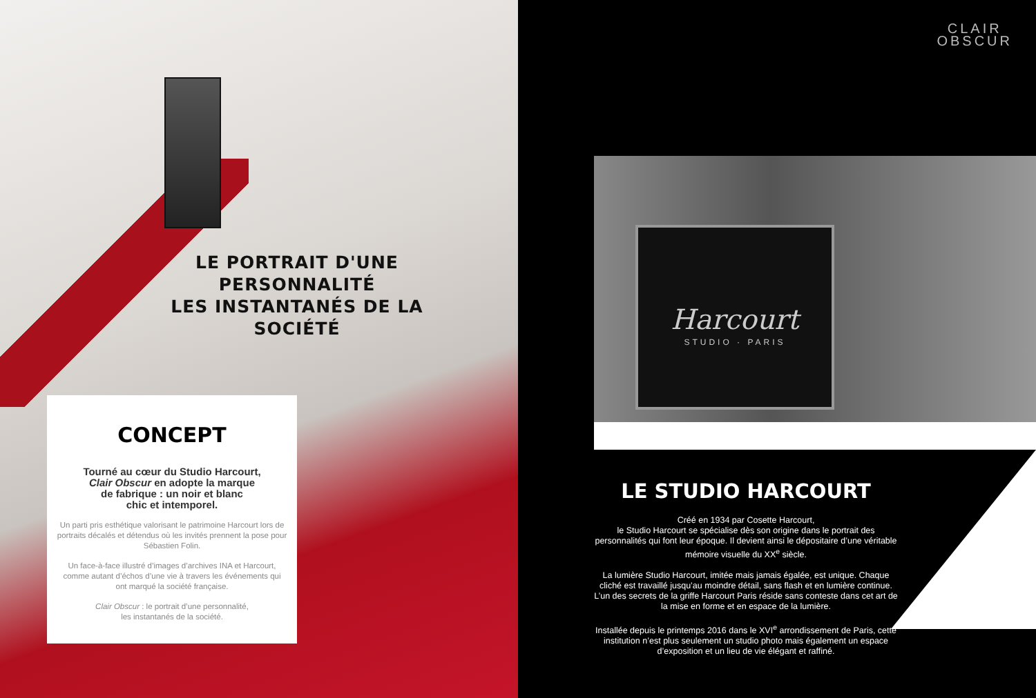LE PORTRAIT D'UNE PERSONNALITÉ
LES INSTANTANÉS DE LA SOCIÉTÉ
CONCEPT
Tourné au cœur du Studio Harcourt,
Clair Obscur en adopte la marque
de fabrique : un noir et blanc
chic et intemporel.
Un parti pris esthétique valorisant le patrimoine Harcourt lors de portraits décalés et détendus où les invités prennent la pose pour Sébastien Folin.
Un face-à-face illustré d’images d’archives INA et Harcourt, comme autant d’échos d’une vie à travers les événements qui ont marqué la société française.
Clair Obscur : le portrait d’une personnalité,
les instantanés de la société.
CLAIR
OBSCUR
Harcourt
STUDIO · PARIS
LE STUDIO HARCOURT
Créé en 1934 par Cosette Harcourt,
le Studio Harcourt se spécialise dès son origine dans le portrait des personnalités qui font leur époque. Il devient ainsi le dépositaire d’une véritable mémoire visuelle du XX<sup>e</sup> siècle.
La lumière Studio Harcourt, imitée mais jamais égalée, est unique. Chaque cliché est travaillé jusqu’au moindre détail, sans flash et en lumière continue. L’un des secrets de la griffe Harcourt Paris réside sans conteste dans cet art de la mise en forme et en espace de la lumière.
Installée depuis le printemps 2016 dans le XVI<sup>e</sup> arrondissement de Paris, cette institution n’est plus seulement un studio photo mais également un espace d’exposition et un lieu de vie élégant et raffiné.